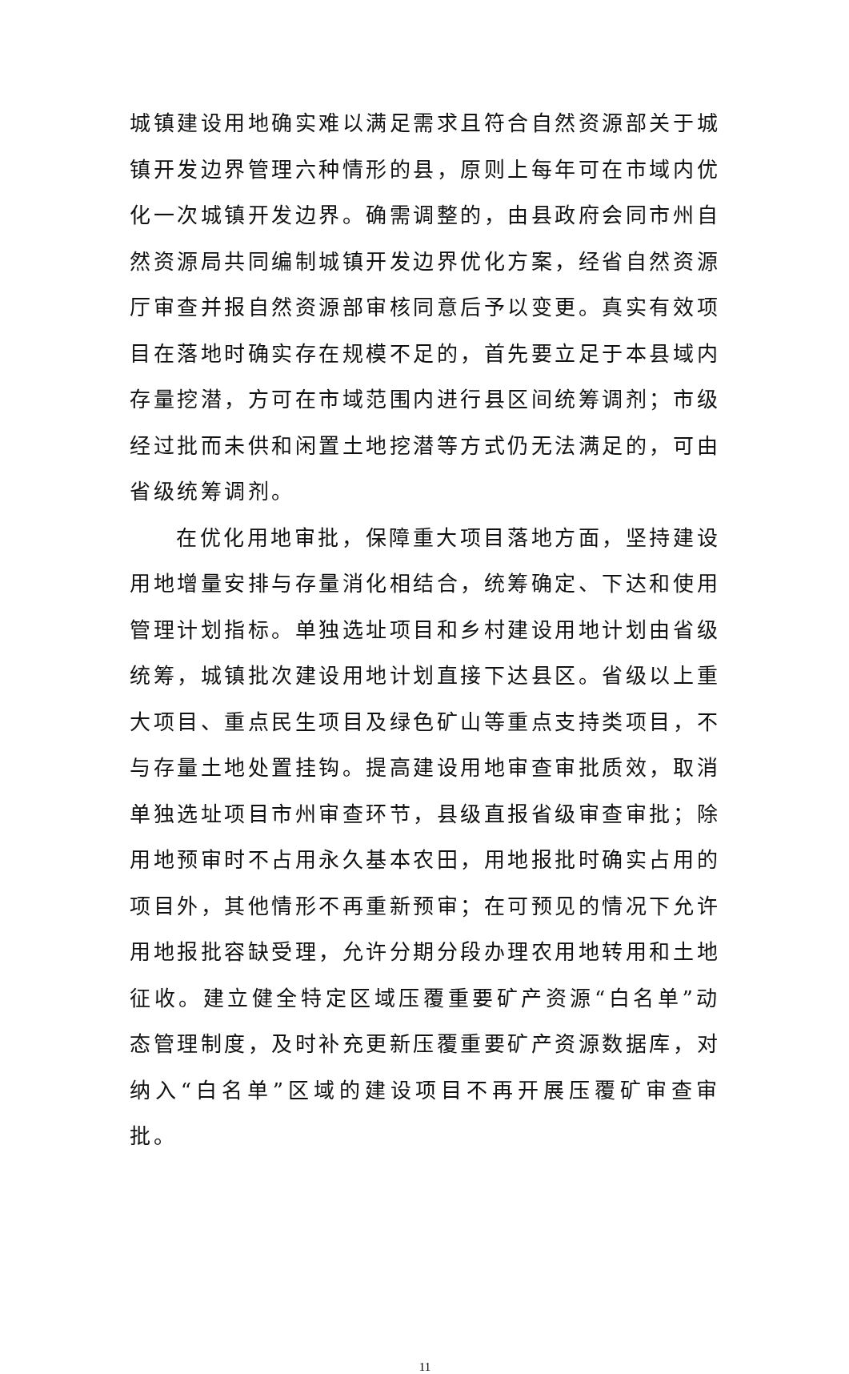城镇建设用地确实难以满足需求且符合自然资源部关于城镇开发边界管理六种情形的县，原则上每年可在市域内优化一次城镇开发边界。确需调整的，由县政府会同市州自然资源局共同编制城镇开发边界优化方案，经省自然资源厅审查并报自然资源部审核同意后予以变更。真实有效项目在落地时确实存在规模不足的，首先要立足于本县域内存量挖潜，方可在市域范围内进行县区间统筹调剂；市级经过批而未供和闲置土地挖潜等方式仍无法满足的，可由省级统筹调剂。
在优化用地审批，保障重大项目落地方面，坚持建设用地增量安排与存量消化相结合，统筹确定、下达和使用管理计划指标。单独选址项目和乡村建设用地计划由省级统筹，城镇批次建设用地计划直接下达县区。省级以上重大项目、重点民生项目及绿色矿山等重点支持类项目，不与存量土地处置挂钩。提高建设用地审查审批质效，取消单独选址项目市州审查环节，县级直报省级审查审批；除用地预审时不占用永久基本农田，用地报批时确实占用的项目外，其他情形不再重新预审；在可预见的情况下允许用地报批容缺受理，允许分期分段办理农用地转用和土地征收。建立健全特定区域压覆重要矿产资源“白名单”动态管理制度，及时补充更新压覆重要矿产资源数据库，对纳入“白名单”区域的建设项目不再开展压覆矿审查审批。
11